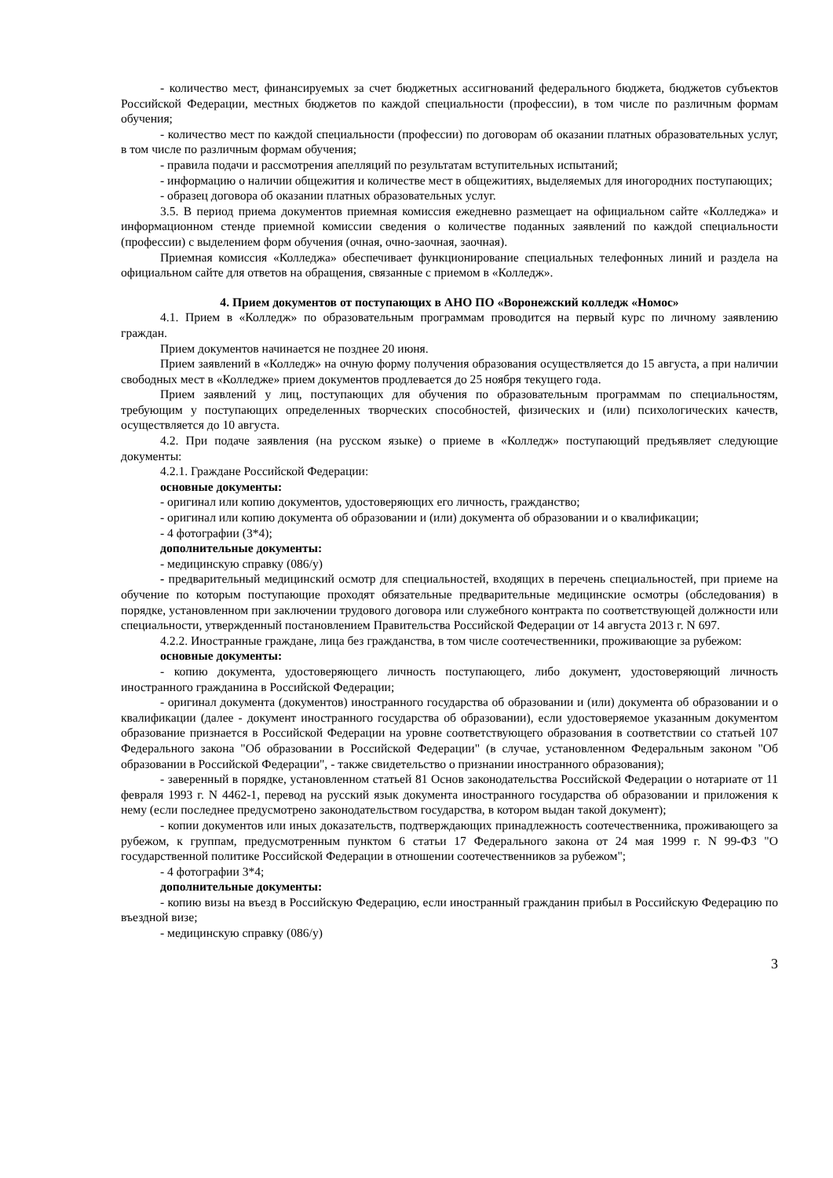- количество мест, финансируемых за счет бюджетных ассигнований федерального бюджета, бюджетов субъектов Российской Федерации, местных бюджетов по каждой специальности (профессии), в том числе по различным формам обучения;
- количество мест по каждой специальности (профессии) по договорам об оказании платных образовательных услуг, в том числе по различным формам обучения;
- правила подачи и рассмотрения апелляций по результатам вступительных испытаний;
- информацию о наличии общежития и количестве мест в общежитиях, выделяемых для иногородних поступающих;
- образец договора об оказании платных образовательных услуг.
3.5. В период приема документов приемная комиссия ежедневно размещает на официальном сайте «Колледжа» и информационном стенде приемной комиссии сведения о количестве поданных заявлений по каждой специальности (профессии) с выделением форм обучения (очная, очно-заочная, заочная).
Приемная комиссия «Колледжа» обеспечивает функционирование специальных телефонных линий и раздела на официальном сайте для ответов на обращения, связанные с приемом в «Колледж».
4. Прием документов от поступающих в АНО ПО «Воронежский колледж «Номос»
4.1. Прием в «Колледж» по образовательным программам проводится на первый курс по личному заявлению граждан.
Прием документов начинается не позднее 20 июня.
Прием заявлений в «Колледж» на очную форму получения образования осуществляется до 15 августа, а при наличии свободных мест в «Колледже» прием документов продлевается до 25 ноября текущего года.
Прием заявлений у лиц, поступающих для обучения по образовательным программам по специальностям, требующим у поступающих определенных творческих способностей, физических и (или) психологических качеств, осуществляется до 10 августа.
4.2. При подаче заявления (на русском языке) о приеме в «Колледж» поступающий предъявляет следующие документы:
4.2.1. Граждане Российской Федерации:
основные документы:
- оригинал или копию документов, удостоверяющих его личность, гражданство;
- оригинал или копию документа об образовании и (или) документа об образовании и о квалификации;
- 4 фотографии (3*4);
дополнительные документы:
- медицинскую справку (086/у)
- предварительный медицинский осмотр для специальностей, входящих в перечень специальностей, при приеме на обучение по которым поступающие проходят обязательные предварительные медицинские осмотры (обследования) в порядке, установленном при заключении трудового договора или служебного контракта по соответствующей должности или специальности, утвержденный постановлением Правительства Российской Федерации от 14 августа 2013 г. N 697.
4.2.2. Иностранные граждане, лица без гражданства, в том числе соотечественники, проживающие за рубежом:
основные документы:
- копию документа, удостоверяющего личность поступающего, либо документ, удостоверяющий личность иностранного гражданина в Российской Федерации;
- оригинал документа (документов) иностранного государства об образовании и (или) документа об образовании и о квалификации (далее - документ иностранного государства об образовании), если удостоверяемое указанным документом образование признается в Российской Федерации на уровне соответствующего образования в соответствии со статьей 107 Федерального закона "Об образовании в Российской Федерации" (в случае, установленном Федеральным законом "Об образовании в Российской Федерации", - также свидетельство о признании иностранного образования);
- заверенный в порядке, установленном статьей 81 Основ законодательства Российской Федерации о нотариате от 11 февраля 1993 г. N 4462-1, перевод на русский язык документа иностранного государства об образовании и приложения к нему (если последнее предусмотрено законодательством государства, в котором выдан такой документ);
- копии документов или иных доказательств, подтверждающих принадлежность соотечественника, проживающего за рубежом, к группам, предусмотренным пунктом 6 статьи 17 Федерального закона от 24 мая 1999 г. N 99-ФЗ "О государственной политике Российской Федерации в отношении соотечественников за рубежом";
- 4 фотографии 3*4;
дополнительные документы:
- копию визы на въезд в Российскую Федерацию, если иностранный гражданин прибыл в Российскую Федерацию по въездной визе;
- медицинскую справку (086/у)
3